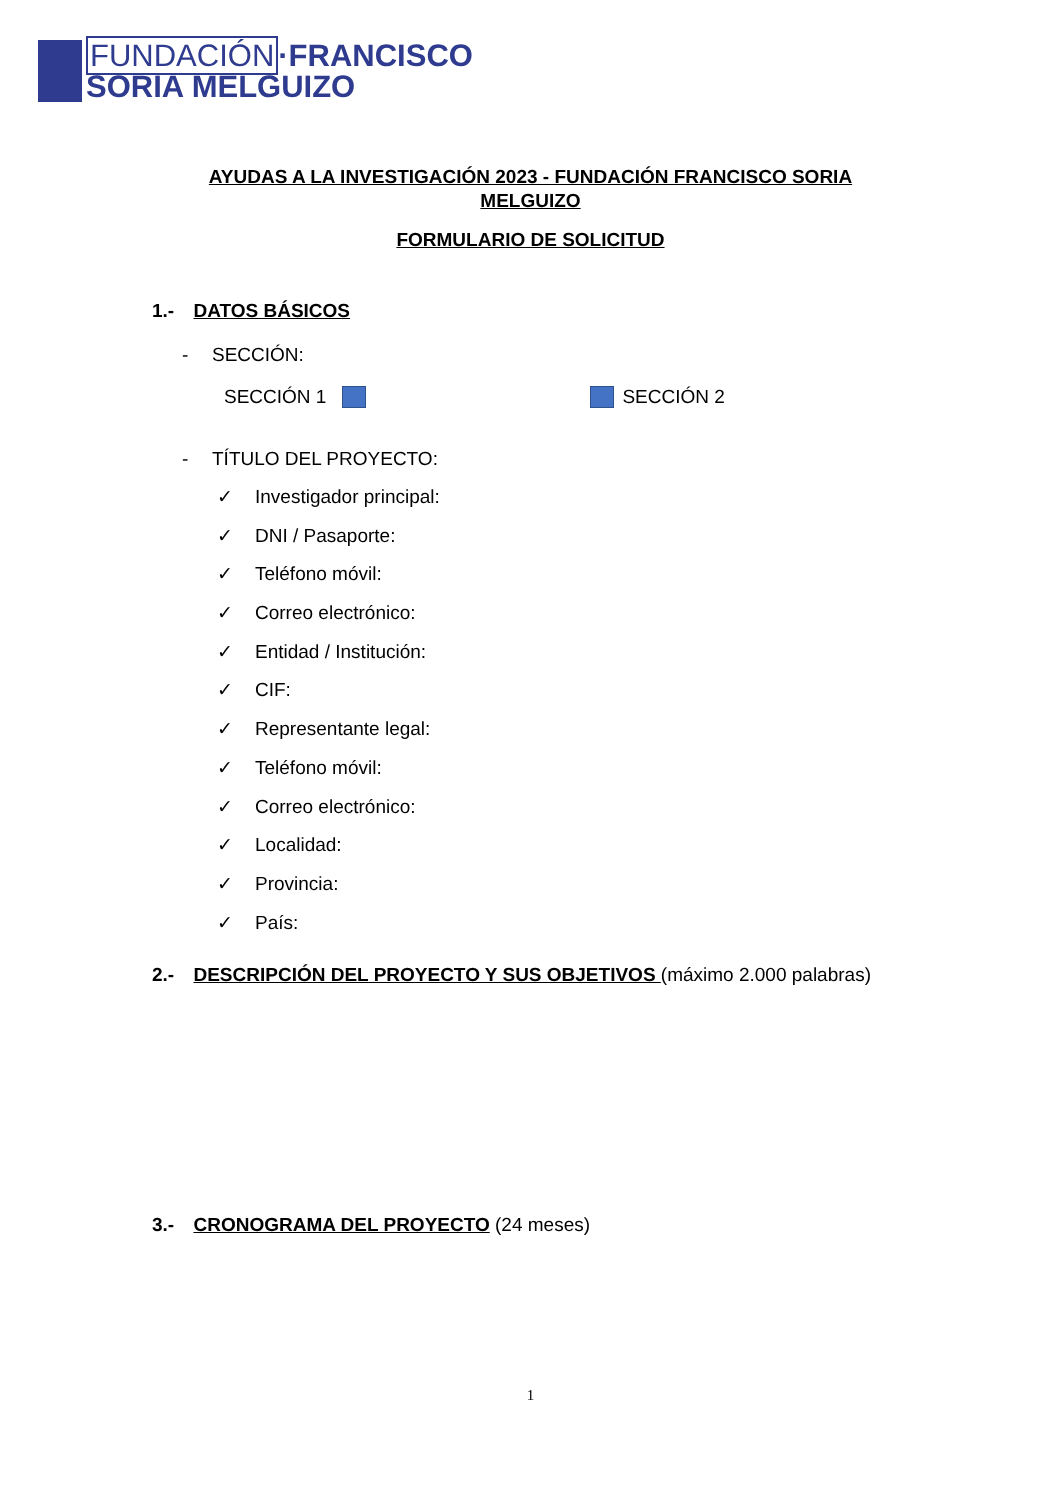FUNDACIÓN·FRANCISCO
SORIA MELGUIZO
AYUDAS A LA INVESTIGACIÓN 2023 - FUNDACIÓN FRANCISCO SORIA
MELGUIZO
FORMULARIO DE SOLICITUD
1.- DATOS BÁSICOS
- SECCIÓN:
SECCIÓN 1 SECCIÓN 2
- TÍTULO DEL PROYECTO:
✓ Investigador principal:
✓ DNI / Pasaporte:
✓ Teléfono móvil:
✓ Correo electrónico:
✓ Entidad / Institución:
✓ CIF:
✓ Representante legal:
✓ Teléfono móvil:
✓ Correo electrónico:
✓ Localidad:
✓ Provincia:
✓ País:
2.- DESCRIPCIÓN DEL PROYECTO Y SUS OBJETIVOS (máximo 2.000 palabras)
3.- CRONOGRAMA DEL PROYECTO (24 meses)
1